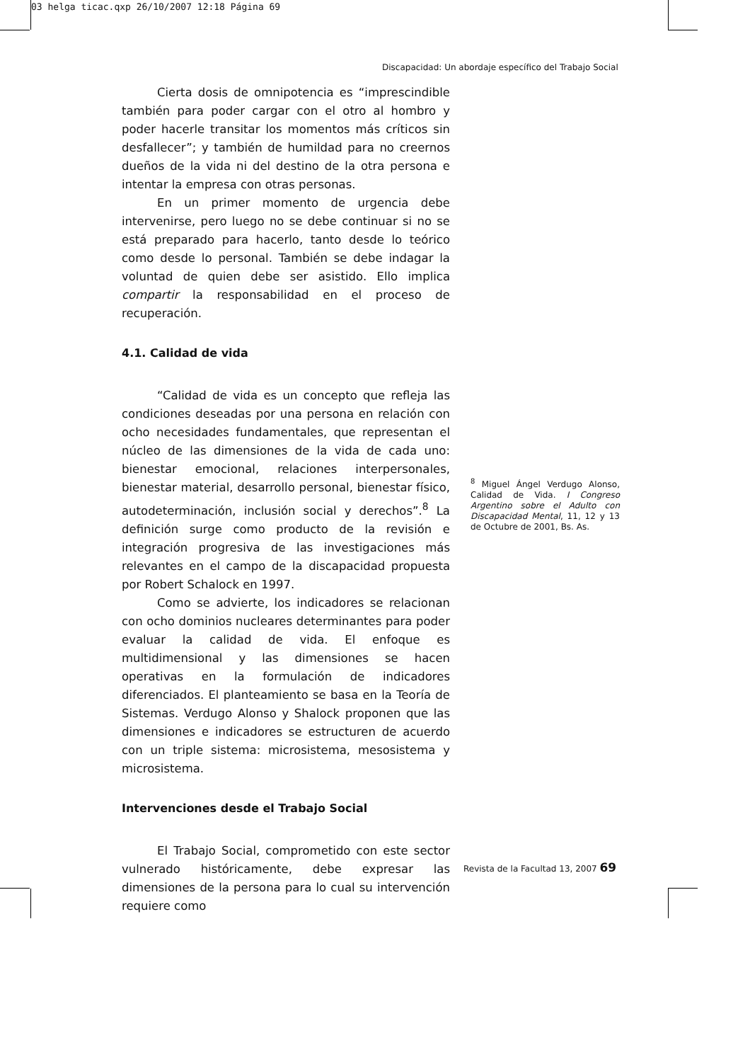03 helga ticac.qxp 26/10/2007 12:18 Página 69
Discapacidad: Un abordaje específico del Trabajo Social
Cierta dosis de omnipotencia es “imprescindible también para poder cargar con el otro al hombro y poder hacerle transitar los momentos más críticos sin desfallecer”; y también de humildad para no creernos dueños de la vida ni del destino de la otra persona e intentar la empresa con otras personas.
En un primer momento de urgencia debe intervenirse, pero luego no se debe continuar si no se está preparado para hacerlo, tanto desde lo teórico como desde lo personal. También se debe indagar la voluntad de quien debe ser asistido. Ello implica compartir la responsabilidad en el proceso de recuperación.
4.1. Calidad de vida
“Calidad de vida es un concepto que refleja las condiciones deseadas por una persona en relación con ocho necesidades fundamentales, que representan el núcleo de las dimensiones de la vida de cada uno: bienestar emocional, relaciones interpersonales, bienestar material, desarrollo personal, bienestar físico, autodeterminación, inclusión social y derechos”.<sup>8</sup> La definición surge como producto de la revisión e integración progresiva de las investigaciones más relevantes en el campo de la discapacidad propuesta por Robert Schalock en 1997.
Como se advierte, los indicadores se relacionan con ocho dominios nucleares determinantes para poder evaluar la calidad de vida. El enfoque es multidimensional y las dimensiones se hacen operativas en la formulación de indicadores diferenciados. El planteamiento se basa en la Teoría de Sistemas. Verdugo Alonso y Shalock proponen que las dimensiones e indicadores se estructuren de acuerdo con un triple sistema: microsistema, mesosistema y microsistema.
Intervenciones desde el Trabajo Social
El Trabajo Social, comprometido con este sector vulnerado históricamente, debe expresar las dimensiones de la persona para lo cual su intervención requiere como
<sup>8</sup> Miguel Ángel Verdugo Alonso, Calidad de Vida. I Congreso Argentino sobre el Adulto con Discapacidad Mental, 11, 12 y 13 de Octubre de 2001, Bs. As.
Revista de la Facultad 13, 2007 69